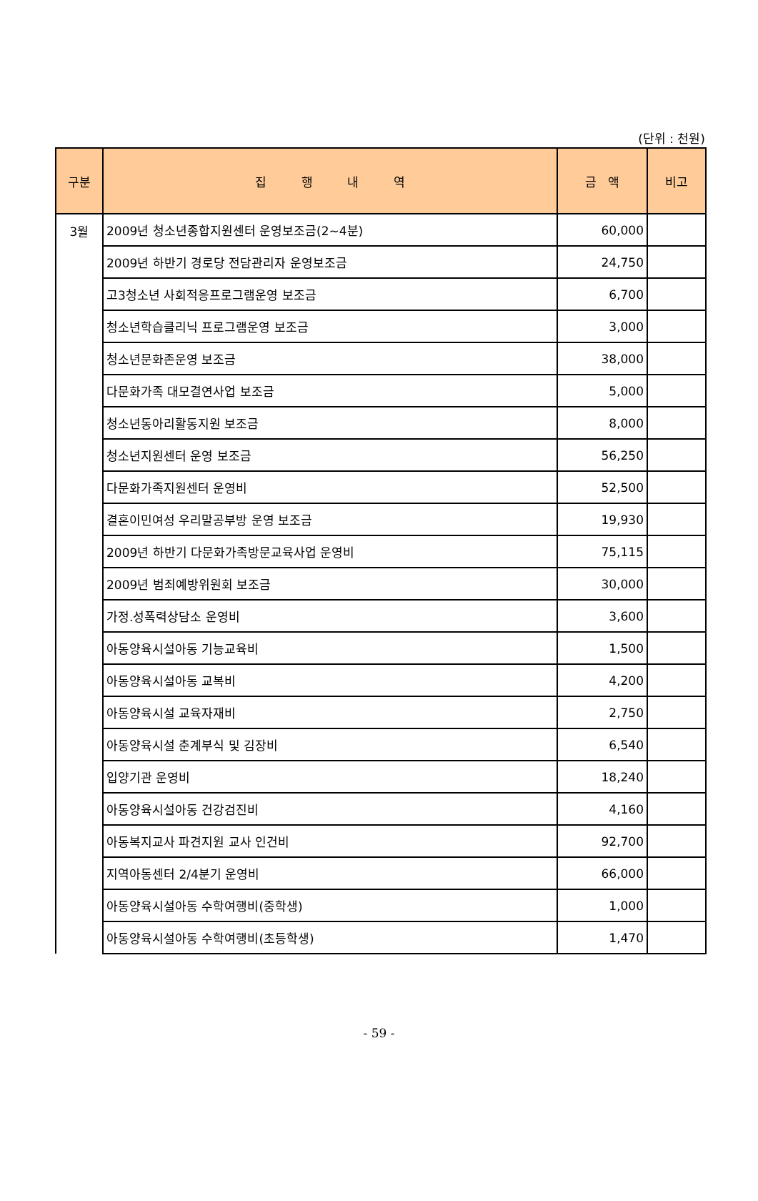(단위 : 천원)
| 구분 | 집 행 내 역 | 금 액 | 비고 |
| --- | --- | --- | --- |
| 3월 | 2009년 청소년종합지원센터 운영보조금(2~4분) | 60,000 | |
| | 2009년 하반기 경로당 전담관리자 운영보조금 | 24,750 | |
| | 고3청소년 사회적응프로그램운영 보조금 | 6,700 | |
| | 청소년학습클리닉 프로그램운영 보조금 | 3,000 | |
| | 청소년문화존운영 보조금 | 38,000 | |
| | 다문화가족 대모결연사업 보조금 | 5,000 | |
| | 청소년동아리활동지원 보조금 | 8,000 | |
| | 청소년지원센터 운영 보조금 | 56,250 | |
| | 다문화가족지원센터 운영비 | 52,500 | |
| | 결혼이민여성 우리말공부방 운영 보조금 | 19,930 | |
| | 2009년 하반기 다문화가족방문교육사업 운영비 | 75,115 | |
| | 2009년 범죄예방위원회 보조금 | 30,000 | |
| | 가정.성폭력상담소 운영비 | 3,600 | |
| | 아동양육시설아동 기능교육비 | 1,500 | |
| | 아동양육시설아동 교복비 | 4,200 | |
| | 아동양육시설 교육자재비 | 2,750 | |
| | 아동양육시설 춘계부식 및 김장비 | 6,540 | |
| | 입양기관 운영비 | 18,240 | |
| | 아동양육시설아동 건강검진비 | 4,160 | |
| | 아동복지교사 파견지원 교사 인건비 | 92,700 | |
| | 지역아동센터 2/4분기 운영비 | 66,000 | |
| | 아동양육시설아동 수학여행비(중학생) | 1,000 | |
| | 아동양육시설아동 수학여행비(초등학생) | 1,470 | |
- 59 -